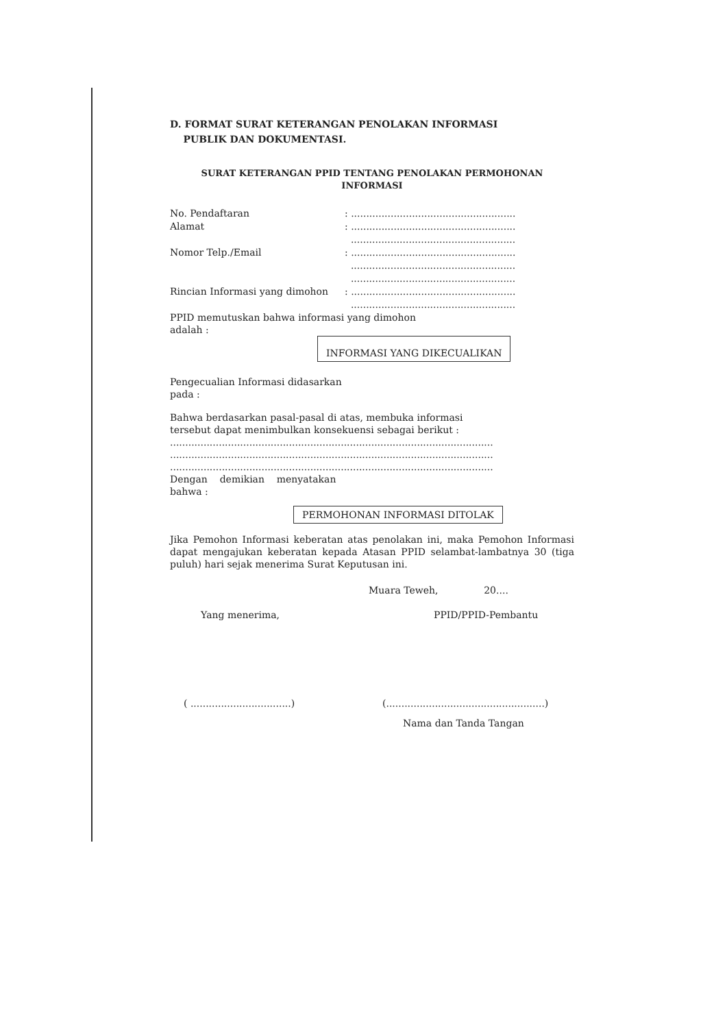D. FORMAT SURAT KETERANGAN PENOLAKAN INFORMASI
PUBLIK DAN DOKUMENTASI.
SURAT KETERANGAN PPID TENTANG PENOLAKAN PERMOHONAN
INFORMASI
No. Pendaftaran : ......................................................
Alamat : ......................................................
......................................................
Nomor Telp./Email : ......................................................
......................................................
......................................................
Rincian Informasi yang dimohon : ......................................................
......................................................
PPID memutuskan bahwa informasi yang dimohon
adalah :
INFORMASI YANG DIKECUALIKAN
Pengecualian Informasi didasarkan
pada :
Bahwa berdasarkan pasal-pasal di atas, membuka informasi
tersebut dapat menimbulkan konsekuensi sebagai berikut :
..........................................................................................................
..........................................................................................................
..........................................................................................................
Dengan demikian menyatakan
bahwa :
PERMOHONAN INFORMASI DITOLAK
Jika Pemohon Informasi keberatan atas penolakan ini, maka Pemohon Informasi dapat mengajukan keberatan kepada Atasan PPID selambat-lambatnya 30 (tiga puluh) hari sejak menerima Surat Keputusan ini.
Muara Teweh, 20....
Yang menerima, PPID/PPID-Pembantu
( .................................)
(....................................................)
Nama dan Tanda Tangan